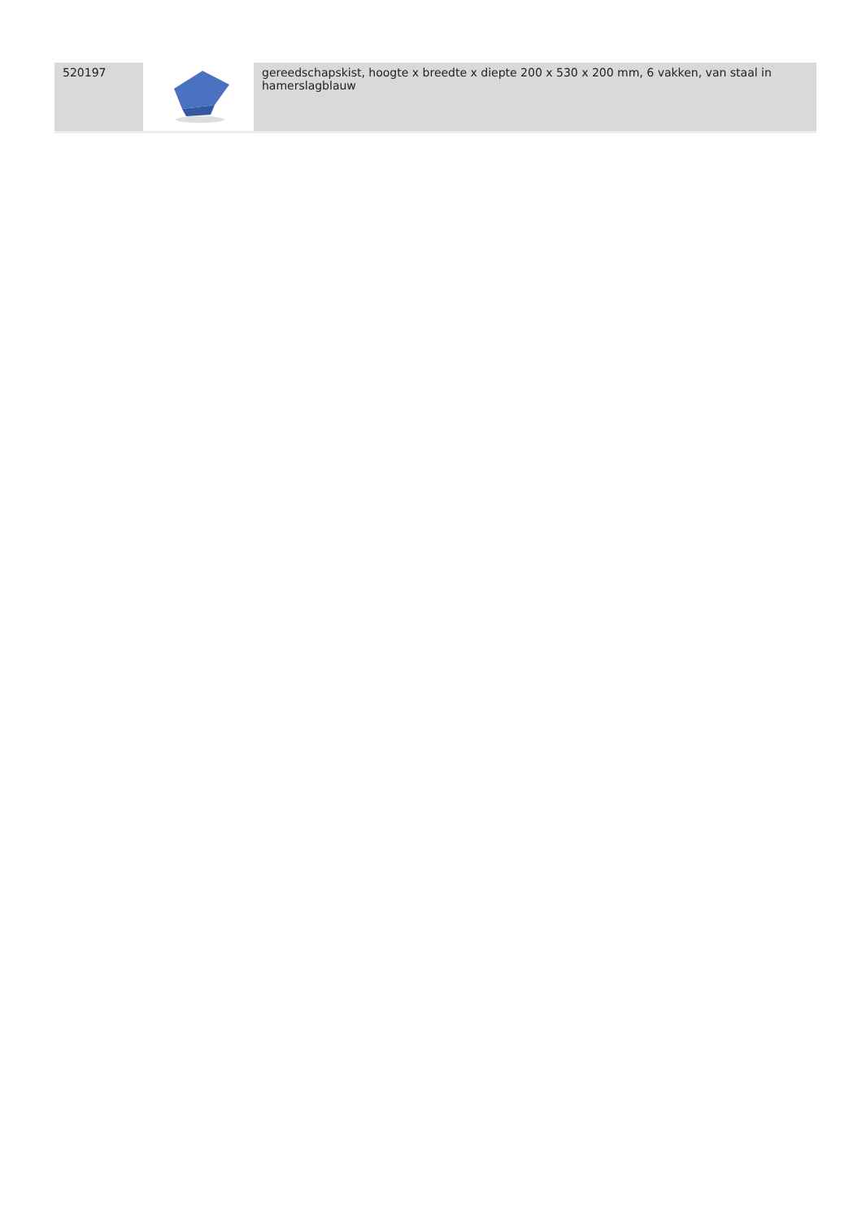| 520197 | | gereedschapskist, hoogte x breedte x diepte 200 x 530 x 200 mm, 6 vakken, van staal in hamerslagblauw |